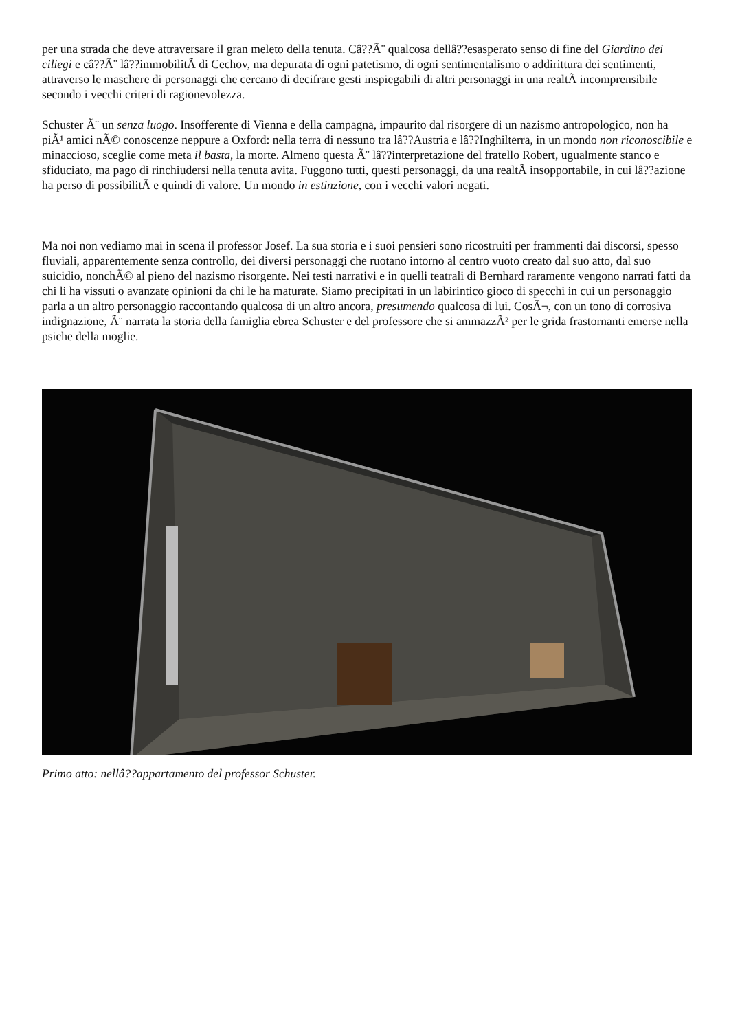per una strada che deve attraversare il gran meleto della tenuta. Câ??Ã¨ qualcosa dellâ??esasperato senso di fine del Giardino dei ciliegi e câ??Ã¨ lâ??immobilitÃ di Cechov, ma depurata di ogni patetismo, di ogni sentimentalismo o addirittura dei sentimenti, attraverso le maschere di personaggi che cercano di decifrare gesti inspiegabili di altri personaggi in una realtÃ incomprensibile secondo i vecchi criteri di ragionevolezza.
Schuster Ã¨ un senza luogo. Insofferente di Vienna e della campagna, impaurito dal risorgere di un nazismo antropologico, non ha piÃ¹ amici nÃ© conoscenze neppure a Oxford: nella terra di nessuno tra lâ??Austria e lâ??Inghilterra, in un mondo non riconoscibile e minaccioso, sceglie come meta il basta, la morte. Almeno questa Ã¨ lâ??interpretazione del fratello Robert, ugualmente stanco e sfiduciato, ma pago di rinchiudersi nella tenuta avita. Fuggono tutti, questi personaggi, da una realtÃ insopportabile, in cui lâ??azione ha perso di possibilitÃ e quindi di valore. Un mondo in estinzione, con i vecchi valori negati.
Ma noi non vediamo mai in scena il professor Josef. La sua storia e i suoi pensieri sono ricostruiti per frammenti dai discorsi, spesso fluviali, apparentemente senza controllo, dei diversi personaggi che ruotano intorno al centro vuoto creato dal suo atto, dal suo suicidio, nonchÃ© al pieno del nazismo risorgente. Nei testi narrativi e in quelli teatrali di Bernhard raramente vengono narrati fatti da chi li ha vissuti o avanzate opinioni da chi le ha maturate. Siamo precipitati in un labirintico gioco di specchi in cui un personaggio parla a un altro personaggio raccontando qualcosa di un altro ancora, presumendo qualcosa di lui. CosÃ¬, con un tono di corrosiva indignazione, Ã¨ narrata la storia della famiglia ebrea Schuster e del professore che si ammazzÃ² per le grida frastornanti emerse nella psiche della moglie.
Primo atto: nellâ??appartamento del professor Schuster.